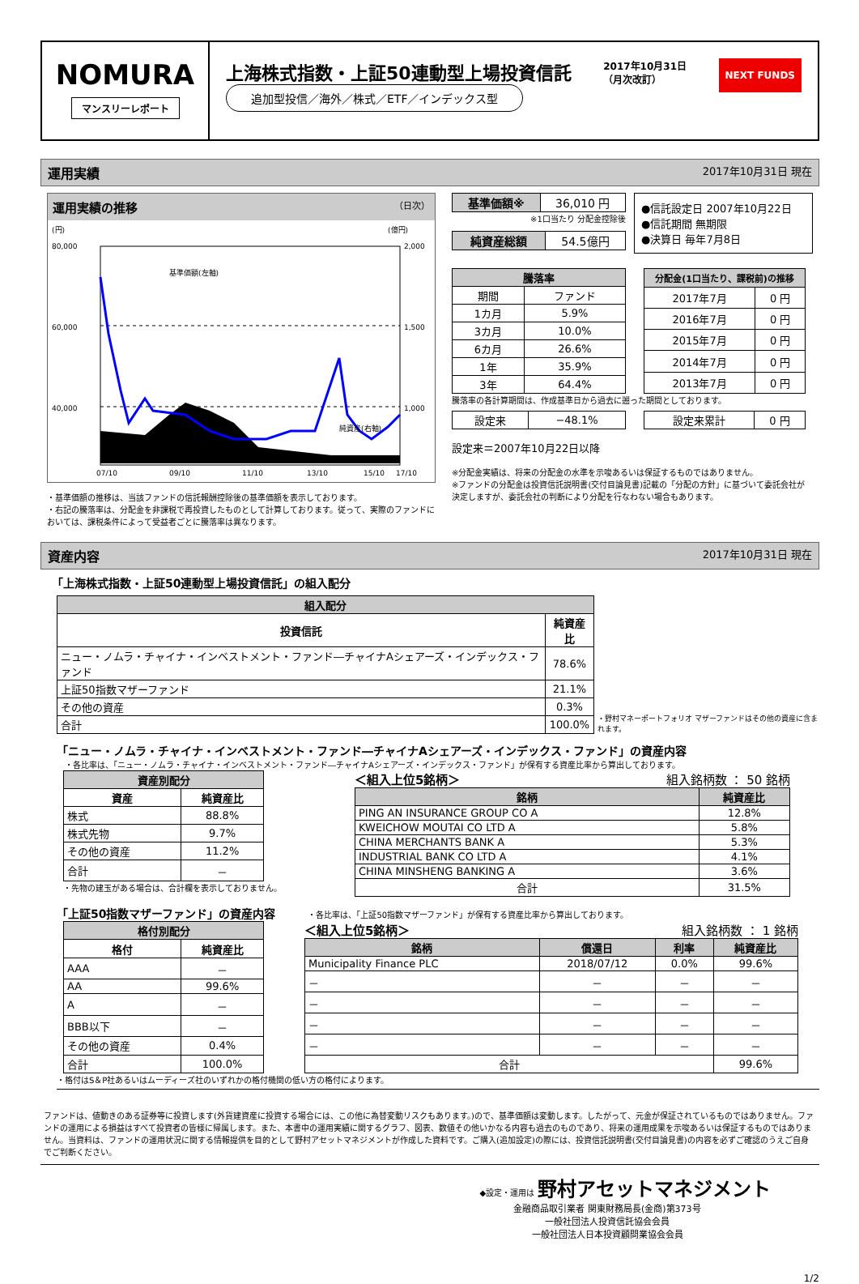NOMURA
マンスリーレポート
上海株式指数・上証50連動型上場投資信託 2017年10月31日
（月次改訂） NEXT FUNDS
追加型投信／海外／株式／ETF／インデックス型
運用実績 2017年10月31日 現在
運用実績の推移 （日次）
(円)
(億円)
80,000
60,000
40,000
2,000
1,500
1,000
基準価額(左軸)
純資産(右軸)
07/10
09/10
11/10
13/10
15/10
17/10
・基準価額の推移は、当該ファンドの信託報酬控除後の基準価額を表示しております。
・右記の騰落率は、分配金を非課税で再投資したものとして計算しております。従って、実際のファンドにおいては、課税条件によって受益者ごとに騰落率は異なります。
| 基準価額※ | 36,010 円 |
※1口当たり 分配金控除後
| 純資産総額 | 54.5億円 |
●信託設定日 2007年10月22日
●信託期間 無期限
●決算日 毎年7月8日
| 騰落率 | |
| --- | --- |
| 期間 | ファンド |
| 1カ月 | 5.9% |
| 3カ月 | 10.0% |
| 6カ月 | 26.6% |
| 1年 | 35.9% |
| 3年 | 64.4% |
| 分配金(1口当たり、課税前)の推移 | |
| --- | --- |
| 2017年7月 | 0 円 |
| 2016年7月 | 0 円 |
| 2015年7月 | 0 円 |
| 2014年7月 | 0 円 |
| 2013年7月 | 0 円 |
騰落率の各計算期間は、作成基準日から過去に遡った期間としております。
| 設定来 | −48.1% |
| 設定来累計 | 0 円 |
設定来＝2007年10月22日以降
※分配金実績は、将来の分配金の水準を示唆あるいは保証するものではありません。
※ファンドの分配金は投資信託説明書(交付目論見書)記載の「分配の方針」に基づいて委託会社が決定しますが、委託会社の判断により分配を行なわない場合もあります。
資産内容 2017年10月31日 現在
「上海株式指数・上証50連動型上場投資信託」の組入配分
| 組入配分 | |
| --- | --- |
| 投資信託 | 純資産比 |
| ニュー・ノムラ・チャイナ・インベストメント・ファンド―チャイナAシェアーズ・インデックス・ファンド | 78.6% |
| 上証50指数マザーファンド | 21.1% |
| その他の資産 | 0.3% |
| 合計 | 100.0% |
・野村マネーポートフォリオ マザーファンドはその他の資産に含まれます。
「ニュー・ノムラ・チャイナ・インベストメント・ファンド―チャイナAシェアーズ・インデックス・ファンド」の資産内容
・各比率は、「ニュー・ノムラ・チャイナ・インベストメント・ファンド―チャイナAシェアーズ・インデックス・ファンド」が保有する資産比率から算出しております。
| 資産別配分 | |
| --- | --- |
| 資産 | 純資産比 |
| 株式 | 88.8% |
| 株式先物 | 9.7% |
| その他の資産 | 11.2% |
| 合計 | － |
・先物の建玉がある場合は、合計欄を表示しておりません。
＜組入上位5銘柄＞ 組入銘柄数 ： 50 銘柄
| 銘柄 | 純資産比 |
| --- | --- |
| PING AN INSURANCE GROUP CO A | 12.8% |
| KWEICHOW MOUTAI CO LTD A | 5.8% |
| CHINA MERCHANTS BANK A | 5.3% |
| INDUSTRIAL BANK CO LTD A | 4.1% |
| CHINA MINSHENG BANKING A | 3.6% |
| 合計 | 31.5% |
「上証50指数マザーファンド」の資産内容 ・各比率は、「上証50指数マザーファンド」が保有する資産比率から算出しております。
| 格付別配分 | |
| --- | --- |
| 格付 | 純資産比 |
| AAA | － |
| AA | 99.6% |
| A | － |
| BBB以下 | － |
| その他の資産 | 0.4% |
| 合計 | 100.0% |
＜組入上位5銘柄＞ 組入銘柄数 ： 1 銘柄
| 銘柄 | 償還日 | 利率 | 純資産比 |
| --- | --- | --- | --- |
| Municipality Finance PLC | 2018/07/12 | 0.0% | 99.6% |
| － | － | － | － |
| － | － | － | － |
| － | － | － | － |
| － | － | － | － |
| 合計 | | | 99.6% |
・格付はS＆P社あるいはムーディーズ社のいずれかの格付機関の低い方の格付によります。
ファンドは、値動きのある証券等に投資します(外貨建資産に投資する場合には、この他に為替変動リスクもあります。)ので、基準価額は変動します。したがって、元金が保証されているものではありません。ファンドの運用による損益はすべて投資者の皆様に帰属します。また、本書中の運用実績に関するグラフ、図表、数値その他いかなる内容も過去のものであり、将来の運用成果を示唆あるいは保証するものではありません。当資料は、ファンドの運用状況に関する情報提供を目的として野村アセットマネジメントが作成した資料です。ご購入(追加設定)の際には、投資信託説明書(交付目論見書)の内容を必ずご確認のうえご自身でご判断ください。
◆設定・運用は 野村アセットマネジメント
金融商品取引業者 関東財務局長(金商)第373号
一般社団法人投資信託協会会員
一般社団法人日本投資顧問業協会会員
1/2